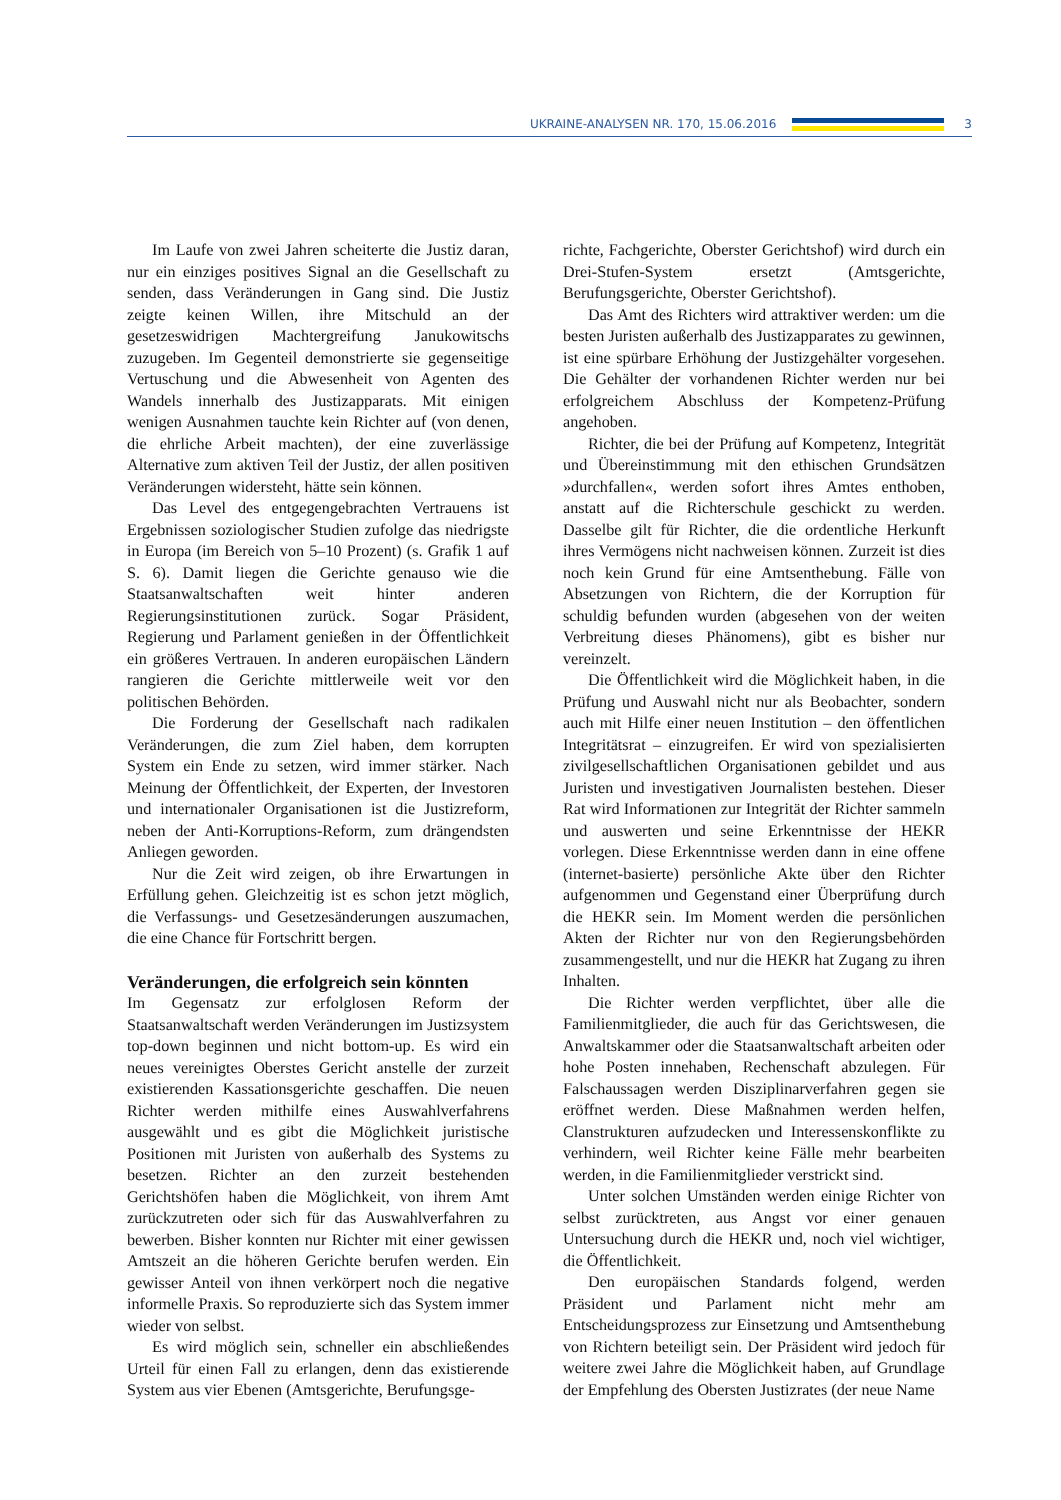UKRAINE-ANALYSEN NR. 170, 15.06.2016
3
Im Laufe von zwei Jahren scheiterte die Justiz daran, nur ein einziges positives Signal an die Gesellschaft zu senden, dass Veränderungen in Gang sind. Die Justiz zeigte keinen Willen, ihre Mitschuld an der gesetzeswidrigen Machtergreifung Janukowitschs zuzugeben. Im Gegenteil demonstrierte sie gegenseitige Vertuschung und die Abwesenheit von Agenten des Wandels innerhalb des Justizapparats. Mit einigen wenigen Ausnahmen tauchte kein Richter auf (von denen, die ehrliche Arbeit machten), der eine zuverlässige Alternative zum aktiven Teil der Justiz, der allen positiven Veränderungen widersteht, hätte sein können.
Das Level des entgegengebrachten Vertrauens ist Ergebnissen soziologischer Studien zufolge das niedrigste in Europa (im Bereich von 5–10 Prozent) (s. Grafik 1 auf S. 6). Damit liegen die Gerichte genauso wie die Staatsanwaltschaften weit hinter anderen Regierungsinstitutionen zurück. Sogar Präsident, Regierung und Parlament genießen in der Öffentlichkeit ein größeres Vertrauen. In anderen europäischen Ländern rangieren die Gerichte mittlerweile weit vor den politischen Behörden.
Die Forderung der Gesellschaft nach radikalen Veränderungen, die zum Ziel haben, dem korrupten System ein Ende zu setzen, wird immer stärker. Nach Meinung der Öffentlichkeit, der Experten, der Investoren und internationaler Organisationen ist die Justizreform, neben der Anti-Korruptions-Reform, zum drängendsten Anliegen geworden.
Nur die Zeit wird zeigen, ob ihre Erwartungen in Erfüllung gehen. Gleichzeitig ist es schon jetzt möglich, die Verfassungs- und Gesetzesänderungen auszumachen, die eine Chance für Fortschritt bergen.
Veränderungen, die erfolgreich sein könnten
Im Gegensatz zur erfolglosen Reform der Staatsanwaltschaft werden Veränderungen im Justizsystem top-down beginnen und nicht bottom-up. Es wird ein neues vereinigtes Oberstes Gericht anstelle der zurzeit existierenden Kassationsgerichte geschaffen. Die neuen Richter werden mithilfe eines Auswahlverfahrens ausgewählt und es gibt die Möglichkeit juristische Positionen mit Juristen von außerhalb des Systems zu besetzen. Richter an den zurzeit bestehenden Gerichtshöfen haben die Möglichkeit, von ihrem Amt zurückzutreten oder sich für das Auswahlverfahren zu bewerben. Bisher konnten nur Richter mit einer gewissen Amtszeit an die höheren Gerichte berufen werden. Ein gewisser Anteil von ihnen verkörpert noch die negative informelle Praxis. So reproduzierte sich das System immer wieder von selbst.
Es wird möglich sein, schneller ein abschließendes Urteil für einen Fall zu erlangen, denn das existierende System aus vier Ebenen (Amtsgerichte, Berufungsge-
richte, Fachgerichte, Oberster Gerichtshof) wird durch ein Drei-Stufen-System ersetzt (Amtsgerichte, Berufungsgerichte, Oberster Gerichtshof).
Das Amt des Richters wird attraktiver werden: um die besten Juristen außerhalb des Justizapparates zu gewinnen, ist eine spürbare Erhöhung der Justizgehälter vorgesehen. Die Gehälter der vorhandenen Richter werden nur bei erfolgreichem Abschluss der Kompetenz-Prüfung angehoben.
Richter, die bei der Prüfung auf Kompetenz, Integrität und Übereinstimmung mit den ethischen Grundsätzen »durchfallen«, werden sofort ihres Amtes enthoben, anstatt auf die Richterschule geschickt zu werden. Dasselbe gilt für Richter, die die ordentliche Herkunft ihres Vermögens nicht nachweisen können. Zurzeit ist dies noch kein Grund für eine Amtsenthebung. Fälle von Absetzungen von Richtern, die der Korruption für schuldig befunden wurden (abgesehen von der weiten Verbreitung dieses Phänomens), gibt es bisher nur vereinzelt.
Die Öffentlichkeit wird die Möglichkeit haben, in die Prüfung und Auswahl nicht nur als Beobachter, sondern auch mit Hilfe einer neuen Institution – den öffentlichen Integritätsrat – einzugreifen. Er wird von spezialisierten zivilgesellschaftlichen Organisationen gebildet und aus Juristen und investigativen Journalisten bestehen. Dieser Rat wird Informationen zur Integrität der Richter sammeln und auswerten und seine Erkenntnisse der HEKR vorlegen. Diese Erkenntnisse werden dann in eine offene (internet-basierte) persönliche Akte über den Richter aufgenommen und Gegenstand einer Überprüfung durch die HEKR sein. Im Moment werden die persönlichen Akten der Richter nur von den Regierungsbehörden zusammengestellt, und nur die HEKR hat Zugang zu ihren Inhalten.
Die Richter werden verpflichtet, über alle die Familienmitglieder, die auch für das Gerichtswesen, die Anwaltskammer oder die Staatsanwaltschaft arbeiten oder hohe Posten innehaben, Rechenschaft abzulegen. Für Falschaussagen werden Disziplinarverfahren gegen sie eröffnet werden. Diese Maßnahmen werden helfen, Clanstrukturen aufzudecken und Interessenskonflikte zu verhindern, weil Richter keine Fälle mehr bearbeiten werden, in die Familienmitglieder verstrickt sind.
Unter solchen Umständen werden einige Richter von selbst zurücktreten, aus Angst vor einer genauen Untersuchung durch die HEKR und, noch viel wichtiger, die Öffentlichkeit.
Den europäischen Standards folgend, werden Präsident und Parlament nicht mehr am Entscheidungsprozess zur Einsetzung und Amtsenthebung von Richtern beteiligt sein. Der Präsident wird jedoch für weitere zwei Jahre die Möglichkeit haben, auf Grundlage der Empfehlung des Obersten Justizrates (der neue Name